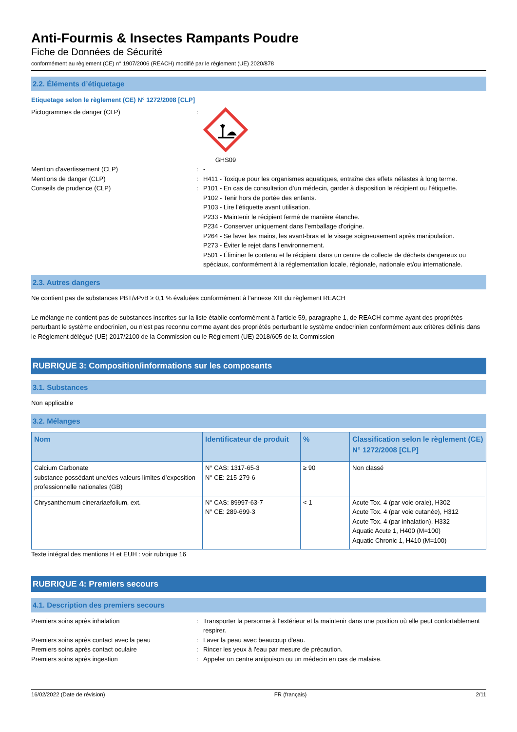Anti-Fourmis & Insectes Rampants Poudre
Fiche de Données de Sécurité
conformément au règlement (CE) n° 1907/2006 (REACH) modifié par le règlement (UE) 2020/878
2.2. Éléments d’étiquetage
Etiquetage selon le règlement (CE) N° 1272/2008 [CLP]
Pictogrammes de danger (CLP) : GHS09
Mention d'avertissement (CLP) : -
Mentions de danger (CLP) : H411 - Toxique pour les organismes aquatiques, entraîne des effets néfastes à long terme.
Conseils de prudence (CLP) : P101 - En cas de consultation d’un médecin, garder à disposition le récipient ou l’étiquette.
P102 - Tenir hors de portée des enfants.
P103 - Lire l’étiquette avant utilisation.
P233 - Maintenir le récipient fermé de manière étanche.
P234 - Conserver uniquement dans l'emballage d'origine.
P264 - Se laver les mains, les avant-bras et le visage soigneusement après manipulation.
P273 - Éviter le rejet dans l’environnement.
P501 - Éliminer le contenu et le récipient dans un centre de collecte de déchets dangereux ou spéciaux, conformément à la réglementation locale, régionale, nationale et/ou internationale.
2.3. Autres dangers
Ne contient pas de substances PBT/vPvB ≥ 0,1 % évaluées conformément à l'annexe XIII du règlement REACH
Le mélange ne contient pas de substances inscrites sur la liste établie conformément à l’article 59, paragraphe 1, de REACH comme ayant des propriétés perturbant le système endocrinien, ou n’est pas reconnu comme ayant des propriétés perturbant le système endocrinien conformément aux critères définis dans le Règlement délégué (UE) 2017/2100 de la Commission ou le Règlement (UE) 2018/605 de la Commission
RUBRIQUE 3: Composition/informations sur les composants
3.1. Substances
Non applicable
3.2. Mélanges
| Nom | Identificateur de produit | % | Classification selon le règlement (CE) N° 1272/2008 [CLP] |
| --- | --- | --- | --- |
| Calcium Carbonate substance possédant une/des valeurs limites d’exposition professionnelle nationales (GB) | N° CAS: 1317-65-3 N° CE: 215-279-6 | ≥ 90 | Non classé |
| Chrysanthemum cinerariaefolium, ext. | N° CAS: 89997-63-7 N° CE: 289-699-3 | < 1 | Acute Tox. 4 (par voie orale), H302 Acute Tox. 4 (par voie cutanée), H312 Acute Tox. 4 (par inhalation), H332 Aquatic Acute 1, H400 (M=100) Aquatic Chronic 1, H410 (M=100) |
Texte intégral des mentions H et EUH : voir rubrique 16
RUBRIQUE 4: Premiers secours
4.1. Description des premiers secours
Premiers soins après inhalation : Transporter la personne à l’extérieur et la maintenir dans une position où elle peut confortablement respirer.
Premiers soins après contact avec la peau : Laver la peau avec beaucoup d'eau.
Premiers soins après contact oculaire : Rincer les yeux à l'eau par mesure de précaution.
Premiers soins après ingestion : Appeler un centre antipoison ou un médecin en cas de malaise.
16/02/2022 (Date de révision) FR (français) 2/11